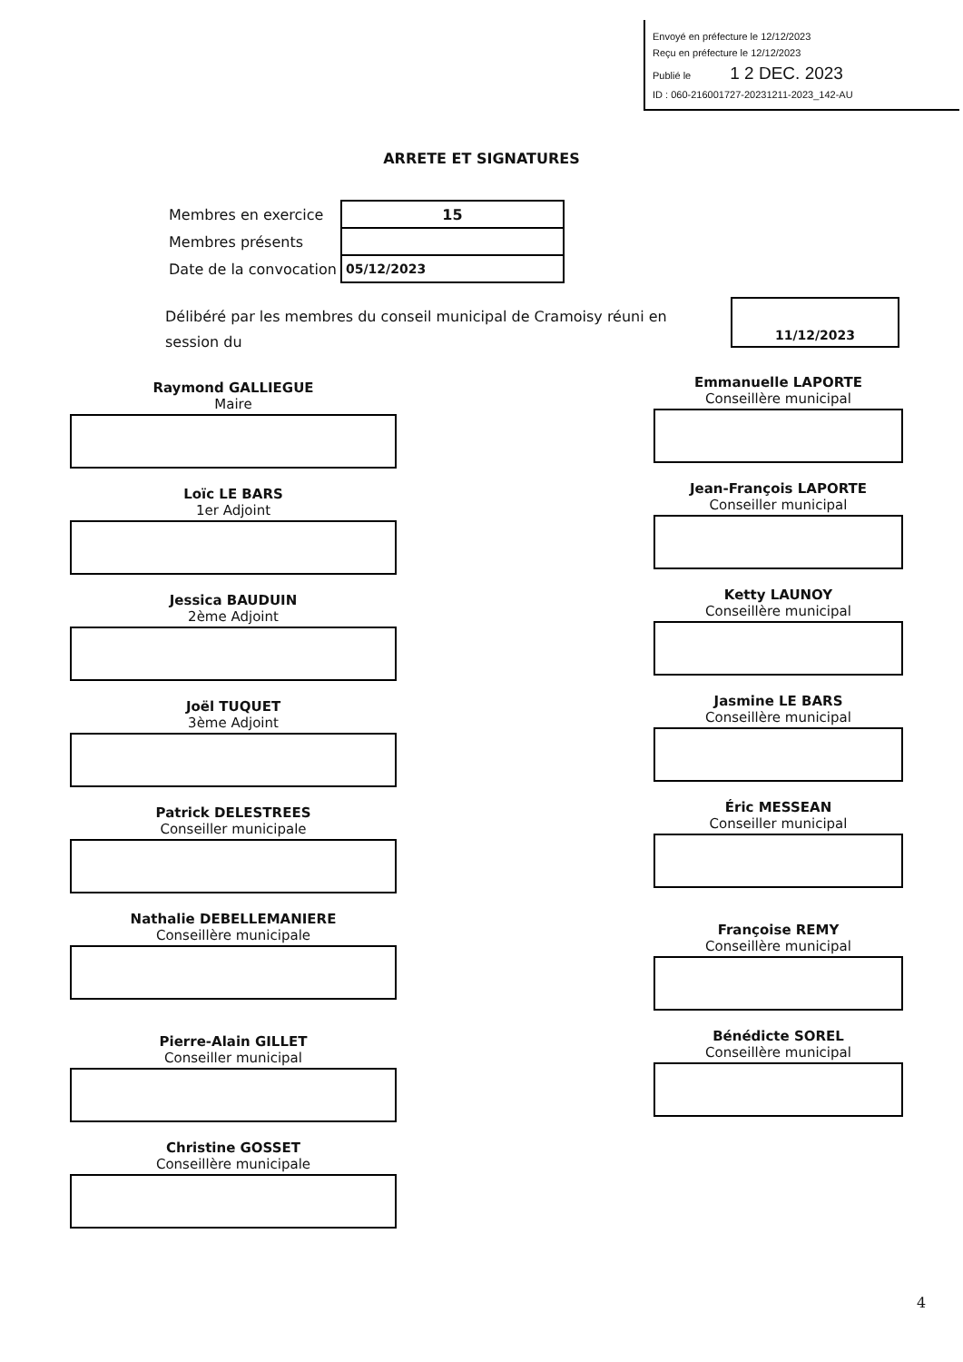Envoyé en préfecture le 12/12/2023
Reçu en préfecture le 12/12/2023
Publié le 1 2 DEC. 2023
ID : 060-216001727-20231211-2023_142-AU
ARRETE ET SIGNATURES
| Membres en exercice | 15 |
| Membres présents | |
| Date de la convocation | 05/12/2023 |
Délibéré par les membres du conseil municipal de Cramoisy réuni en session du
11/12/2023
Raymond GALLIEGUE
Maire
Loïc LE BARS
1er Adjoint
Jessica BAUDUIN
2ème Adjoint
Joël TUQUET
3ème Adjoint
Patrick DELESTREES
Conseiller municipale
Nathalie DEBELLEMANIERE
Conseillère municipale
Pierre-Alain GILLET
Conseiller municipal
Christine GOSSET
Conseillère municipale
Emmanuelle LAPORTE
Conseillère municipal
Jean-François LAPORTE
Conseiller municipal
Ketty LAUNOY
Conseillère municipal
Jasmine LE BARS
Conseillère municipal
Éric MESSEAN
Conseiller municipal
Françoise REMY
Conseillère municipal
Bénédicte SOREL
Conseillère municipal
4